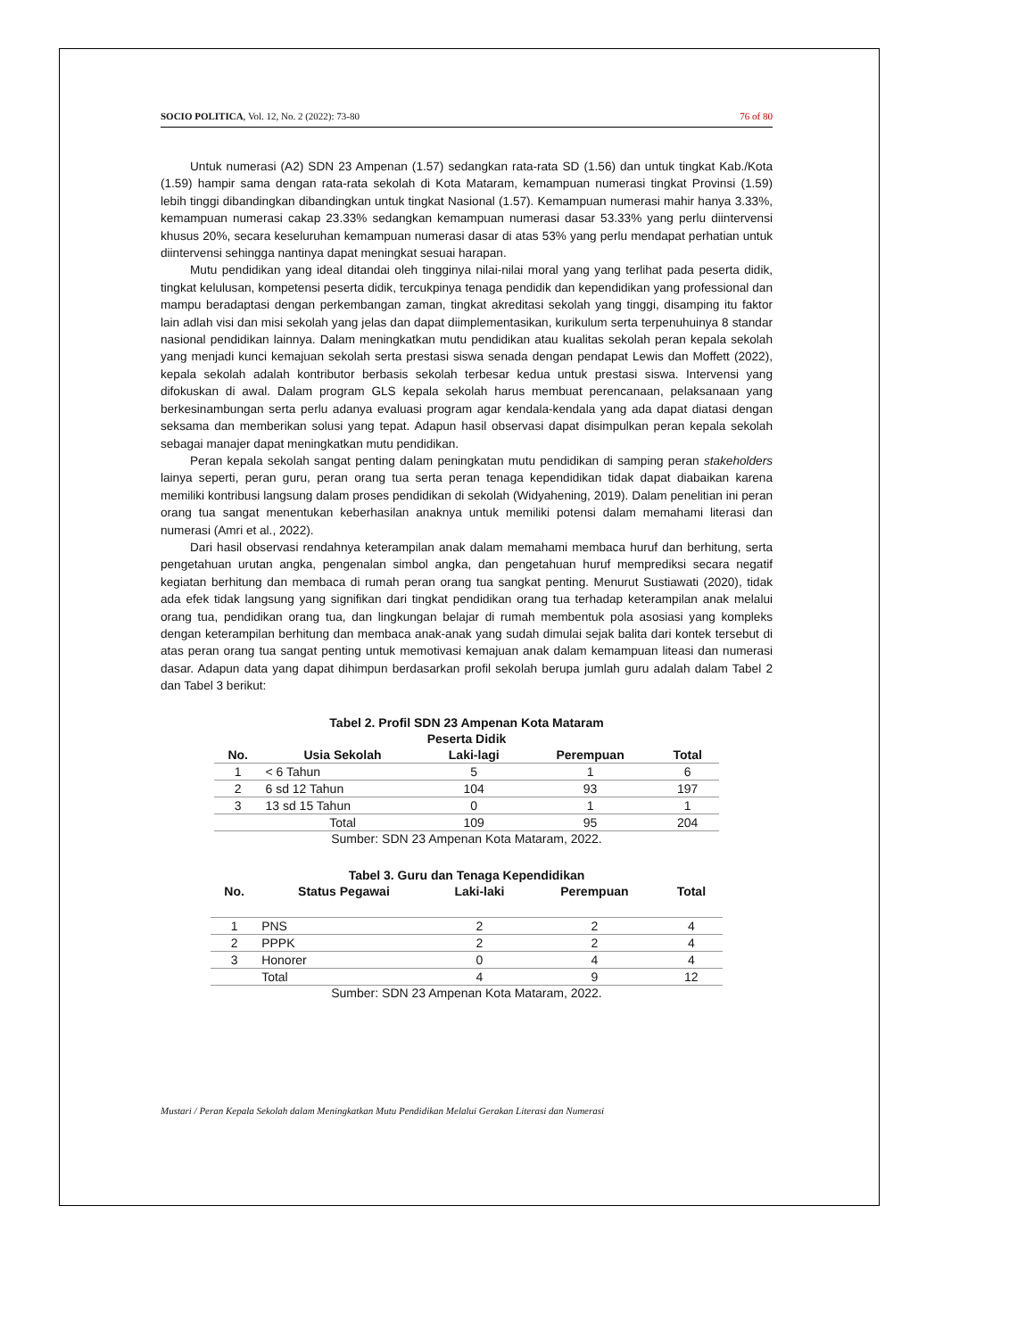SOCIO POLITICA, Vol. 12, No. 2 (2022): 73-80 76 of 80
Untuk numerasi (A2) SDN 23 Ampenan (1.57) sedangkan rata-rata SD (1.56) dan untuk tingkat Kab./Kota (1.59) hampir sama dengan rata-rata sekolah di Kota Mataram, kemampuan numerasi tingkat Provinsi (1.59) lebih tinggi dibandingkan dibandingkan untuk tingkat Nasional (1.57). Kemampuan numerasi mahir hanya 3.33%, kemampuan numerasi cakap 23.33% sedangkan kemampuan numerasi dasar 53.33% yang perlu diintervensi khusus 20%, secara keseluruhan kemampuan numerasi dasar di atas 53% yang perlu mendapat perhatian untuk diintervensi sehingga nantinya dapat meningkat sesuai harapan.
Mutu pendidikan yang ideal ditandai oleh tingginya nilai-nilai moral yang yang terlihat pada peserta didik, tingkat kelulusan, kompetensi peserta didik, tercukpinya tenaga pendidik dan kependidikan yang professional dan mampu beradaptasi dengan perkembangan zaman, tingkat akreditasi sekolah yang tinggi, disamping itu faktor lain adlah visi dan misi sekolah yang jelas dan dapat diimplementasikan, kurikulum serta terpenuhuinya 8 standar nasional pendidikan lainnya. Dalam meningkatkan mutu pendidikan atau kualitas sekolah peran kepala sekolah yang menjadi kunci kemajuan sekolah serta prestasi siswa senada dengan pendapat Lewis dan Moffett (2022), kepala sekolah adalah kontributor berbasis sekolah terbesar kedua untuk prestasi siswa. Intervensi yang difokuskan di awal. Dalam program GLS kepala sekolah harus membuat perencanaan, pelaksanaan yang berkesinambungan serta perlu adanya evaluasi program agar kendala-kendala yang ada dapat diatasi dengan seksama dan memberikan solusi yang tepat. Adapun hasil observasi dapat disimpulkan peran kepala sekolah sebagai manajer dapat meningkatkan mutu pendidikan.
Peran kepala sekolah sangat penting dalam peningkatan mutu pendidikan di samping peran stakeholders lainya seperti, peran guru, peran orang tua serta peran tenaga kependidikan tidak dapat diabaikan karena memiliki kontribusi langsung dalam proses pendidikan di sekolah (Widyahening, 2019). Dalam penelitian ini peran orang tua sangat menentukan keberhasilan anaknya untuk memiliki potensi dalam memahami literasi dan numerasi (Amri et al., 2022).
Dari hasil observasi rendahnya keterampilan anak dalam memahami membaca huruf dan berhitung, serta pengetahuan urutan angka, pengenalan simbol angka, dan pengetahuan huruf memprediksi secara negatif kegiatan berhitung dan membaca di rumah peran orang tua sangkat penting. Menurut Sustiawati (2020), tidak ada efek tidak langsung yang signifikan dari tingkat pendidikan orang tua terhadap keterampilan anak melalui orang tua, pendidikan orang tua, dan lingkungan belajar di rumah membentuk pola asosiasi yang kompleks dengan keterampilan berhitung dan membaca anak-anak yang sudah dimulai sejak balita dari kontek tersebut di atas peran orang tua sangat penting untuk memotivasi kemajuan anak dalam kemampuan liteasi dan numerasi dasar. Adapun data yang dapat dihimpun berdasarkan profil sekolah berupa jumlah guru adalah dalam Tabel 2 dan Tabel 3 berikut:
Tabel 2. Profil SDN 23 Ampenan Kota Mataram
Peserta Didik
| No. | Usia Sekolah | Laki-lagi | Perempuan | Total |
| --- | --- | --- | --- | --- |
| 1 | < 6 Tahun | 5 | 1 | 6 |
| 2 | 6 sd 12 Tahun | 104 | 93 | 197 |
| 3 | 13 sd 15 Tahun | 0 | 1 | 1 |
| | Total | 109 | 95 | 204 |
Sumber: SDN 23 Ampenan Kota Mataram, 2022.
Tabel 3. Guru dan Tenaga Kependidikan
| No. | Status Pegawai | Laki-laki | Perempuan | Total |
| --- | --- | --- | --- | --- |
| 1 | PNS | 2 | 2 | 4 |
| 2 | PPPK | 2 | 2 | 4 |
| 3 | Honorer | 0 | 4 | 4 |
| | Total | 4 | 9 | 12 |
Sumber: SDN 23 Ampenan Kota Mataram, 2022.
Mustari / Peran Kepala Sekolah dalam Meningkatkan Mutu Pendidikan Melalui Gerakan Literasi dan Numerasi